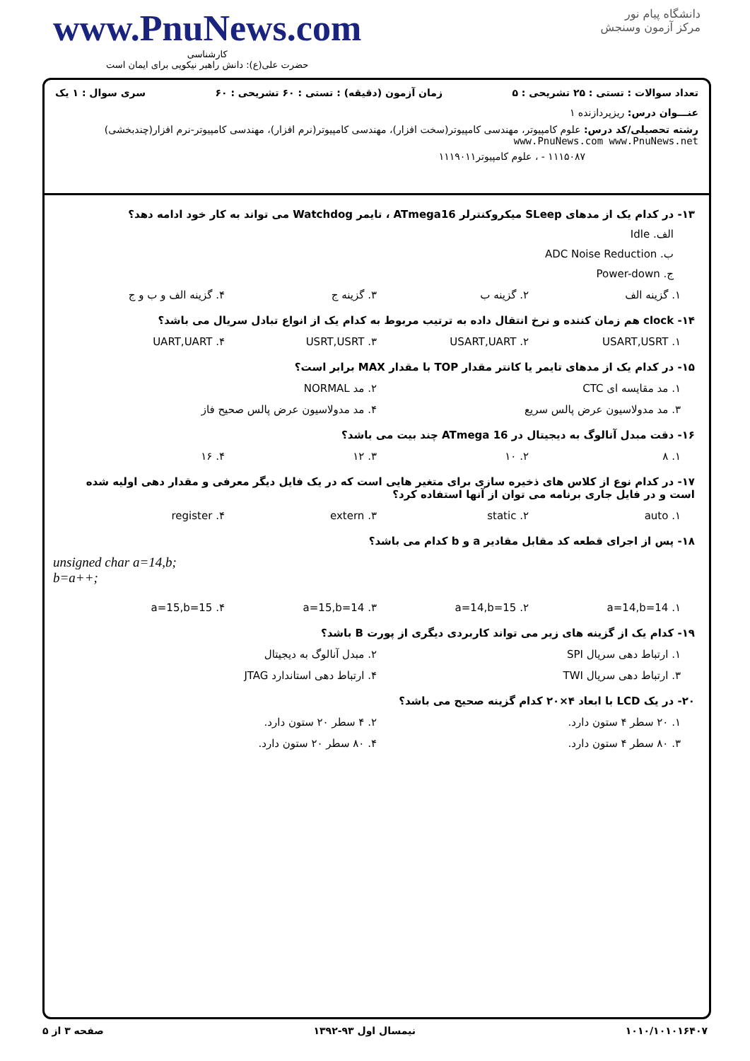www.PnuNews.com
کارشناسی
حضرت علی(ع): دانش راهبر نیکویی برای ایمان است
دانشگاه پیام نور
مرکز آزمون وسنجش
تعداد سوالات : تستی : ۲۵ تشریحی : ۵ زمان آزمون (دقیقه) : تستی : ۶۰ تشریحی : ۶۰ سری سوال : ۱ یک
عنـــوان درس: ریزپردازنده ۱
رشته تحصیلی/کد درس: علوم کامپیوتر، مهندسی کامپیوتر(سخت افزار)، مهندسی کامپیوتر(نرم افزار)، مهندسی کامپیوتر-نرم افزار(چندبخشی) www.PnuNews.com www.PnuNews.net
۱۱۱۵۰۸۷ - ، علوم کامپیوتر۱۱۱۹۰۱۱
۱۳- در کدام یک از مدهای SLeep میکروکنترلر ATmega16 ، تایمر Watchdog می تواند به کار خود ادامه دهد؟
الف. Idle
ب. ADC Noise Reduction
ج. Power-down
۱. گزینه الف ۲. گزینه ب ۳. گزینه ج ۴. گزینه الف و ب و ج
۱۴- clock هم زمان کننده و نرخ انتقال داده به ترتیب مربوط به کدام یک از انواع تبادل سریال می باشد؟
۱. USART,USRT ۲. USART,UART ۳. USRT,USRT ۴. UART,UART
۱۵- در کدام یک از مدهای تایمر یا کانتر مقدار TOP با مقدار MAX برابر است؟
۱. مد مقایسه ای CTC ۲. مد NORMAL
۳. مد مدولاسیون عرض پالس سریع ۴. مد مدولاسیون عرض پالس صحیح فاز
۱۶- دقت مبدل آنالوگ به دیجیتال در ATmega 16 چند بیت می باشد؟
۱. ۸ ۲. ۱۰ ۳. ۱۲ ۴. ۱۶
۱۷- در کدام نوع از کلاس های ذخیره سازی برای متغیر هایی است که در یک فایل دیگر معرفی و مقدار دهی اولیه شده است و در فایل جاری برنامه می توان از آنها استفاده کرد؟
۱. auto ۲. static ۳. extern ۴. register
۱۸- پس از اجرای قطعه کد مقابل مقادیر a و b کدام می باشد؟
unsigned char a=14,b;
b=a++;
۱. a=14,b=14 ۲. a=14,b=15 ۳. a=15,b=14 ۴. a=15,b=15
۱۹- کدام یک از گزینه های زیر می تواند کاربردی دیگری از پورت B باشد؟
۱. ارتباط دهی سریال SPI ۲. مبدل آنالوگ به دیجیتال
۳. ارتباط دهی سریال TWI ۴. ارتباط دهی استاندارد JTAG
۲۰- در یک LCD با ابعاد ۴×۲۰ کدام گزینه صحیح می باشد؟
۱. ۲۰ سطر ۴ ستون دارد. ۲. ۴ سطر ۲۰ ستون دارد.
۳. ۸۰ سطر ۴ ستون دارد. ۴. ۸۰ سطر ۲۰ ستون دارد.
۱۰۱۰/۱۰۱۰۱۶۴۰۷ نیمسال اول ۹۳-۱۳۹۲ صفحه ۳ از ۵